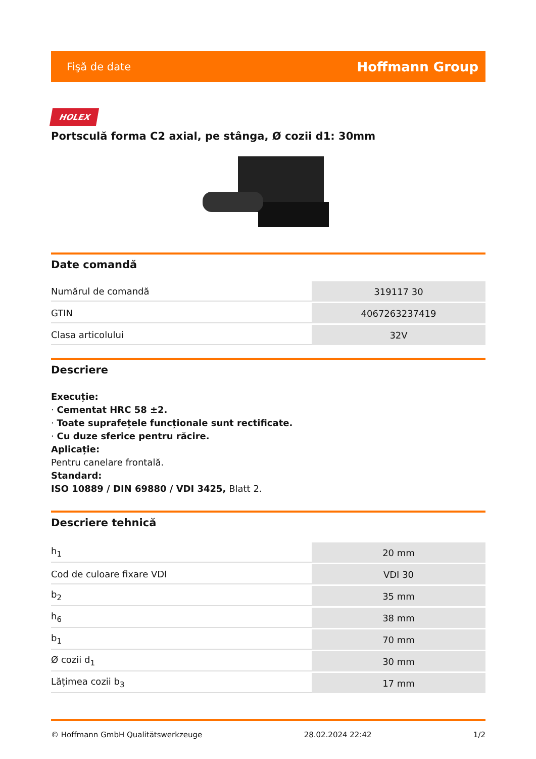Fişă de date Hoffmann Group
HOLEX
Portsculă forma C2 axial, pe stânga, Ø cozii d1: 30mm
Date comandă
| Numărul de comandă | 319117 30 |
| GTIN | 4067263237419 |
| Clasa articolului | 32V |
Descriere
Execuție:
· Cementat HRC 58 ±2.
· Toate suprafețele funcționale sunt rectificate.
· Cu duze sferice pentru răcire.
Aplicație:
Pentru canelare frontală.
Standard:
ISO 10889 / DIN 69880 / VDI 3425, Blatt 2.
Descriere tehnică
| h<sub>1</sub> | 20 mm |
| Cod de culoare fixare VDI | VDI 30 |
| b<sub>2</sub> | 35 mm |
| h<sub>6</sub> | 38 mm |
| b<sub>1</sub> | 70 mm |
| Ø cozii d<sub>1</sub> | 30 mm |
| Lățimea cozii b<sub>3</sub> | 17 mm |
© Hoffmann GmbH Qualitätswerkzeuge 28.02.2024 22:42 1/2